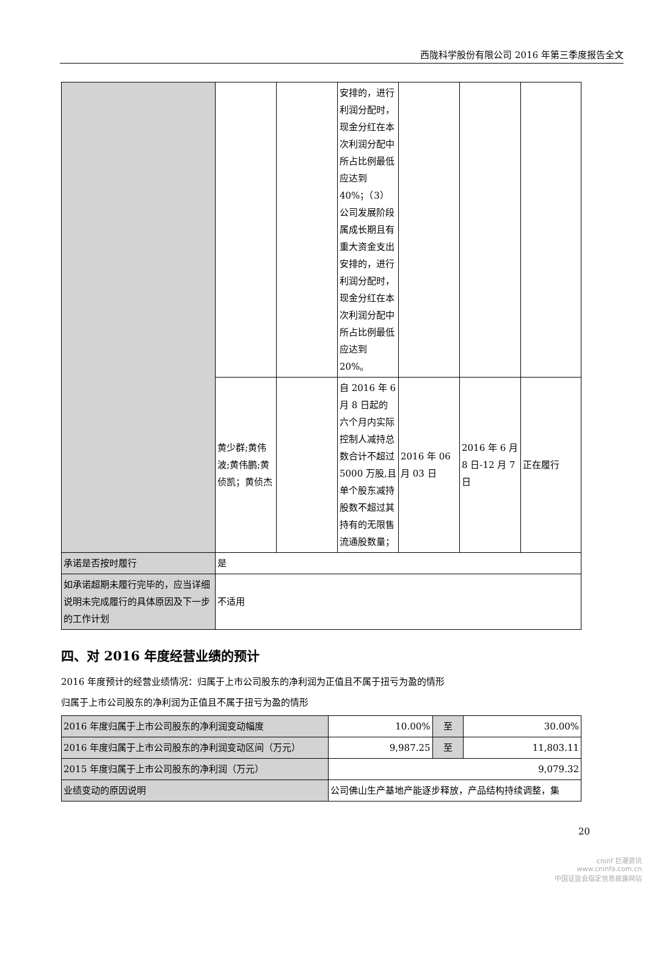西陇科学股份有限公司 2016 年第三季度报告全文
| | | | 安排的，进行利润分配时，现金分红在本次利润分配中所占比例最低应达到 40%；（3）公司发展阶段属成长期且有重大资金支出安排的，进行利润分配时，现金分红在本次利润分配中所占比例最低应达到 20%。 | | | |
| | 黄少群;黄伟波;黄伟鹏;黄侦凯；黄侦杰 | | 自 2016 年 6 月 8 日起的六个月内实际控制人减持总数合计不超过 5000 万股,且单个股东减持股数不超过其持有的无限售流通股数量； | 2016 年 06 月 03 日 | 2016 年 6 月 8 日-12 月 7 日 | 正在履行 |
| 承诺是否按时履行 | 是 | | | | | |
| 如承诺超期未履行完毕的，应当详细说明未完成履行的具体原因及下一步的工作计划 | 不适用 | | | | | |
四、对 2016 年度经营业绩的预计
2016 年度预计的经营业绩情况：归属于上市公司股东的净利润为正值且不属于扭亏为盈的情形
归属于上市公司股东的净利润为正值且不属于扭亏为盈的情形
| 2016 年度归属于上市公司股东的净利润变动幅度 | 10.00% | 至 | 30.00% |
| 2016 年度归属于上市公司股东的净利润变动区间（万元） | 9,987.25 | 至 | 11,803.11 |
| 2015 年度归属于上市公司股东的净利润（万元） | 9,079.32 | | |
| 业绩变动的原因说明 | 公司佛山生产基地产能逐步释放，产品结构持续调整，集 | | |
20
cninf 巨潮资讯
www.cninfo.com.cn
中国证监会指定信息披露网站